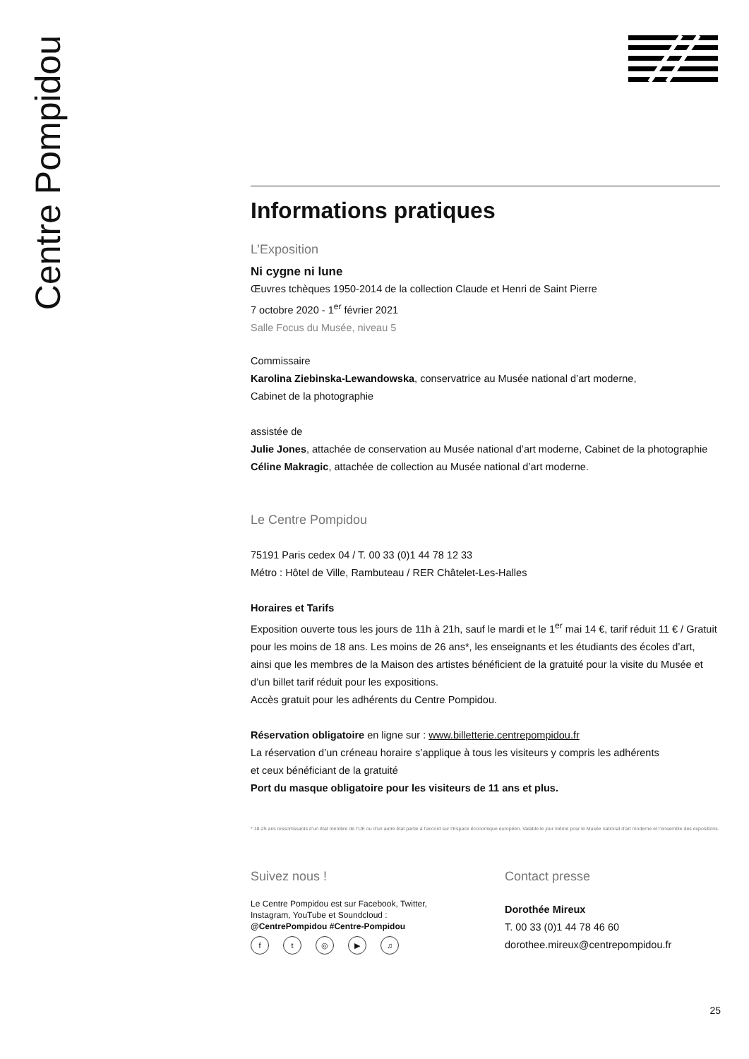Centre Pompidou
Informations pratiques
L’Exposition
Ni cygne ni lune
Œuvres tchèques 1950-2014 de la collection Claude et Henri de Saint Pierre
7 octobre 2020 - 1<sup>er</sup> février 2021
Salle Focus du Musée, niveau 5
Commissaire
Karolina Ziebinska-Lewandowska, conservatrice au Musée national d’art moderne,
Cabinet de la photographie
assistée de
Julie Jones, attachée de conservation au Musée national d’art moderne, Cabinet de la photographie
Céline Makragic, attachée de collection au Musée national d’art moderne.
Le Centre Pompidou
75191 Paris cedex 04 / T. 00 33 (0)1 44 78 12 33
Métro : Hôtel de Ville, Rambuteau / RER Châtelet-Les-Halles
Horaires et Tarifs
Exposition ouverte tous les jours de 11h à 21h, sauf le mardi et le 1<sup>er</sup> mai 14 €, tarif réduit 11 € / Gratuit pour les moins de 18 ans. Les moins de 26 ans*, les enseignants et les étudiants des écoles d’art,
ainsi que les membres de la Maison des artistes bénéficient de la gratuité pour la visite du Musée et d’un billet tarif réduit pour les expositions.
Accès gratuit pour les adhérents du Centre Pompidou.
Réservation obligatoire en ligne sur : www.billetterie.centrepompidou.fr
La réservation d’un créneau horaire s’applique à tous les visiteurs y compris les adhérents
et ceux bénéficiant de la gratuité
Port du masque obligatoire pour les visiteurs de 11 ans et plus.
* 18-25 ans ressortissants d’un état membre de l’UE ou d’un autre état partie à l’accord sur l’Espace économique européen. Valable le jour même pour le Musée national d’art moderne et l’ensemble des expositions.
Suivez nous !
Le Centre Pompidou est sur Facebook, Twitter, Instagram, YouTube et Soundcloud : @CentrePompidou #Centre-Pompidou
ft ◎ ▶ ♫
Contact presse
Dorothée Mireux
T. 00 33 (0)1 44 78 46 60
dorothee.mireux@centrepompidou.fr
25